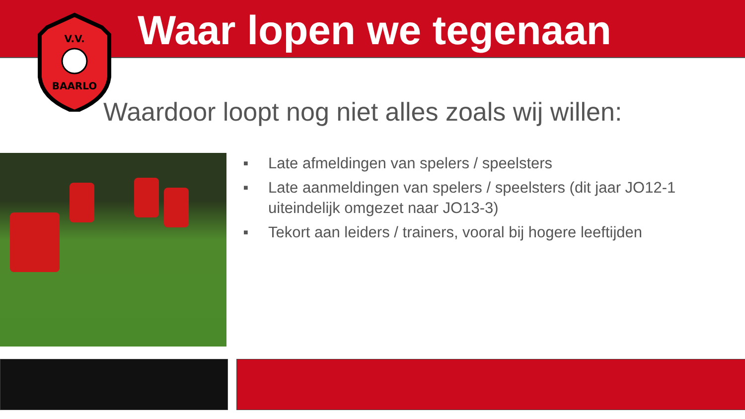Waar lopen we tegenaan
V.V.
BAARLO
Waardoor loopt nog niet alles zoals wij willen:
■ Late afmeldingen van spelers / speelsters
■ Late aanmeldingen van spelers / speelsters (dit jaar JO12-1 uiteindelijk omgezet naar JO13-3)
■ Tekort aan leiders / trainers, vooral bij hogere leeftijden